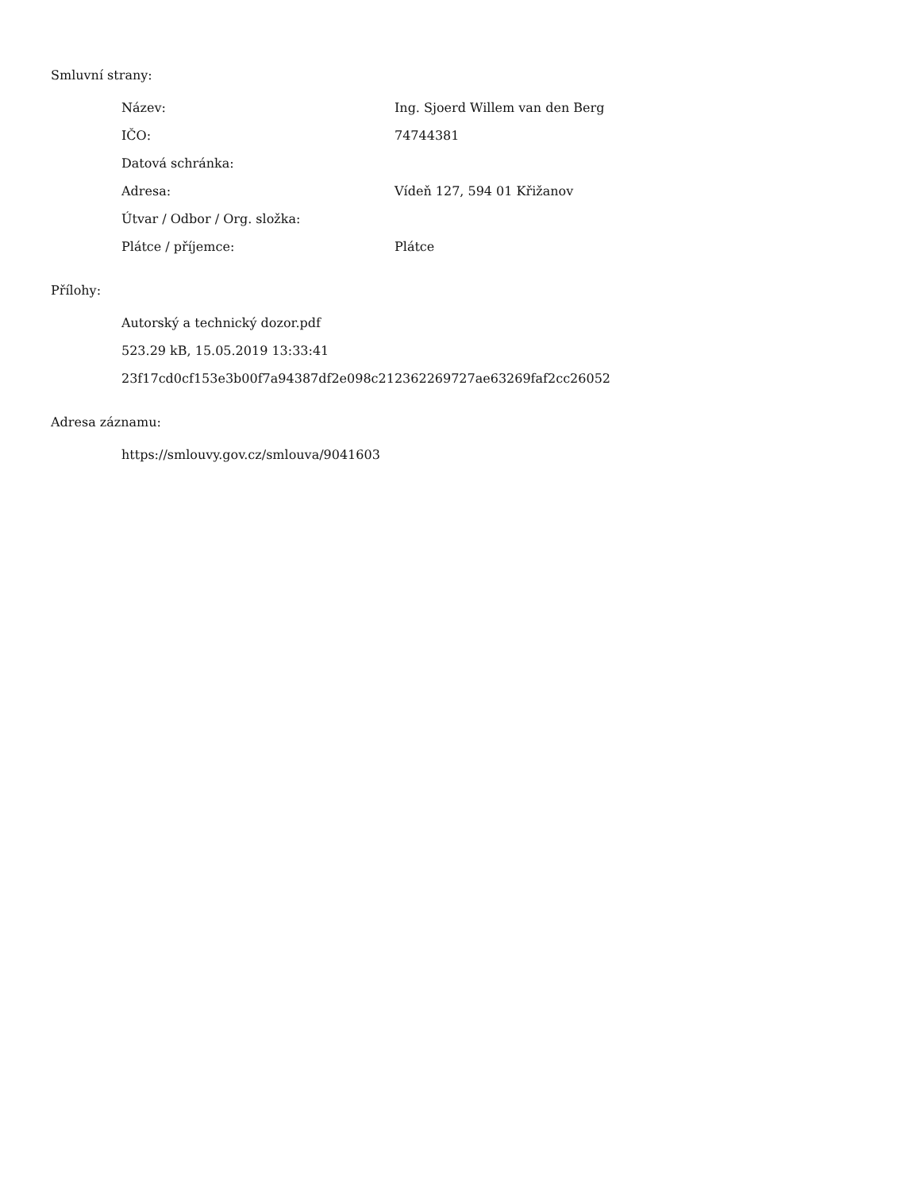Smluvní strany:
| Název: | Ing. Sjoerd Willem van den Berg |
| IČO: | 74744381 |
| Datová schránka: | |
| Adresa: | Vídeň 127, 594 01 Křižanov |
| Útvar / Odbor / Org. složka: | |
| Plátce / příjemce: | Plátce |
Přílohy:
Autorský a technický dozor.pdf
523.29 kB, 15.05.2019 13:33:41
23f17cd0cf153e3b00f7a94387df2e098c212362269727ae63269faf2cc26052
Adresa záznamu:
https://smlouvy.gov.cz/smlouva/9041603